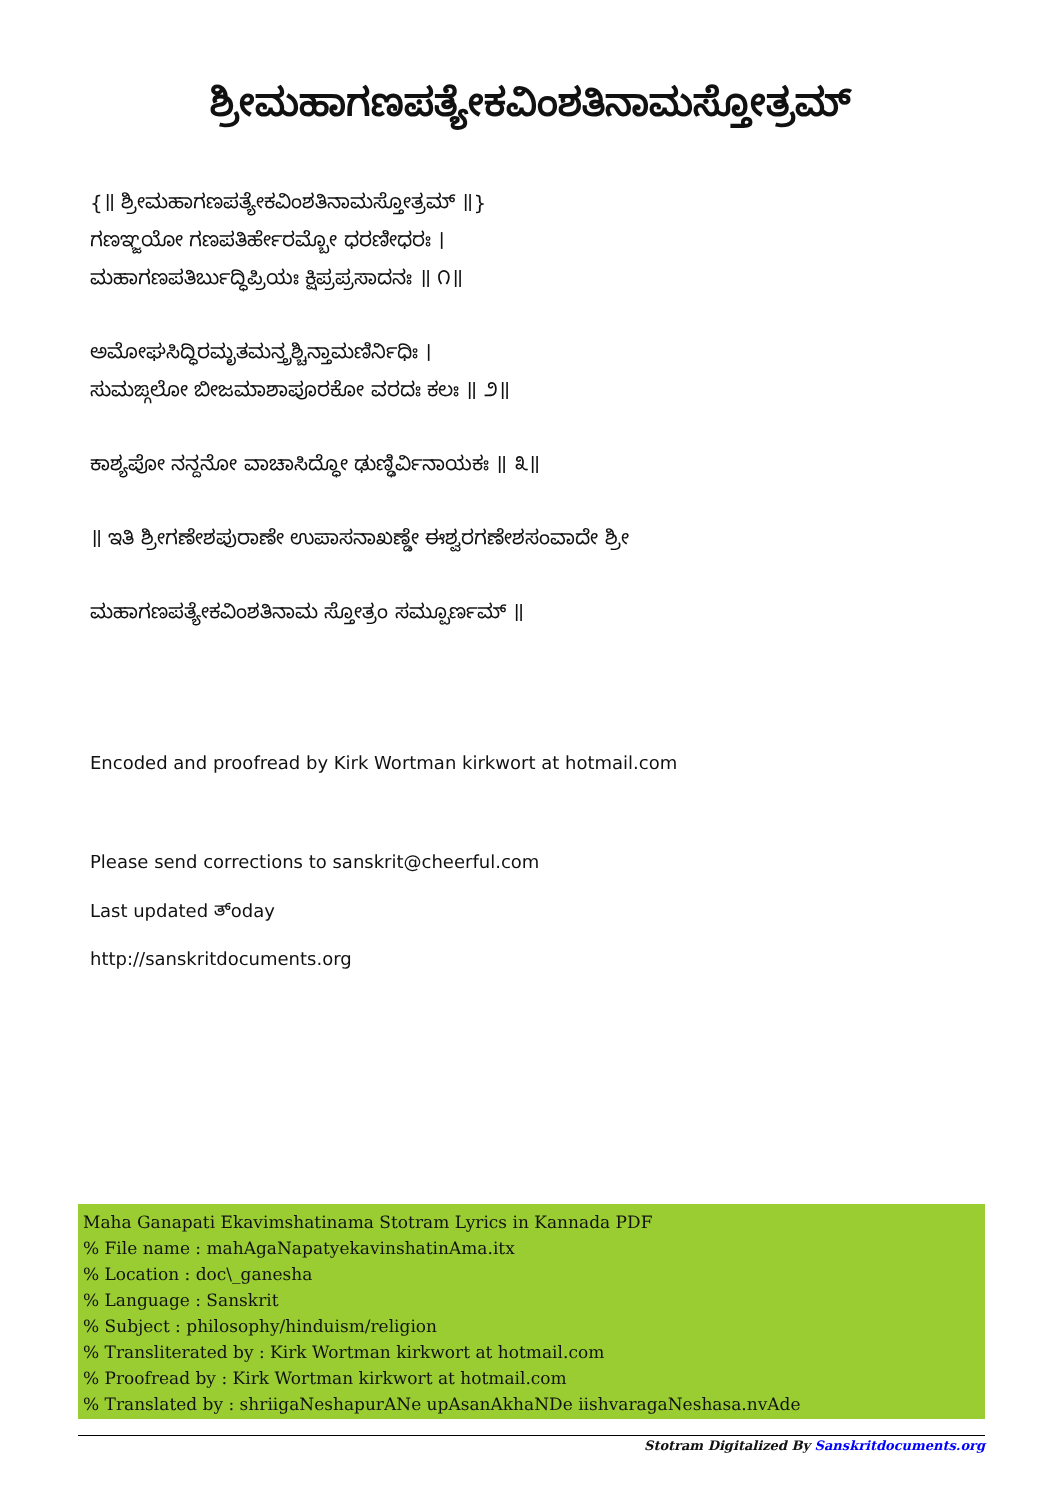ಶ್ರೀಮಹಾಗಣಪತ್ಯೇಕವಿಂಶತಿನಾಮಸ್ತೋತ್ರಮ್
{॥ ಶ್ರೀಮಹಾಗಣಪತ್ಯೇಕವಿಂಶತಿನಾಮಸ್ತೋತ್ರಮ್ ॥}
ಗಣಞ್ಜಯೋ ಗಣಪತಿರ್ಹೇರಮ್ಬೋ ಧರಣೀಧರಃ ।
ಮಹಾಗಣಪತಿರ್ಬುದ್ಧಿಪ್ರಿಯಃ ಕ್ಷಿಪ್ರಪ್ರಸಾದನಃ ॥ ೧॥
ಅಮೋಘಸಿದ್ಧಿರಮೃತಮನ್ತ್ರಶ್ಚಿನ್ತಾಮಣಿರ್ನಿಧಿಃ ।
ಸುಮಙ್ಗಲೋ ಬೀಜಮಾಶಾಪೂರಕೋ ವರದಃ ಕಲಃ ॥ ೨॥
ಕಾಶ್ಯಪೋ ನನ್ದನೋ ವಾಚಾಸಿದ್ಧೋ ಢುಣ್ಢಿರ್ವಿನಾಯಕಃ ॥ ೩॥
॥ ಇತಿ ಶ್ರೀಗಣೇಶಪುರಾಣೇ ಉಪಾಸನಾಖಣ್ಡೇ ಈಶ್ವರಗಣೇಶಸಂವಾದೇ ಶ್ರೀ
ಮಹಾಗಣಪತ್ಯೇಕವಿಂಶತಿನಾಮ ಸ್ತೋತ್ರಂ ಸಮ್ಪೂರ್ಣಮ್ ॥
Encoded and proofread by Kirk Wortman kirkwort at hotmail.com
Please send corrections to sanskrit@cheerful.com
Last updated ತ್oday
http://sanskritdocuments.org
Maha Ganapati Ekavimshatinama Stotram Lyrics in Kannada PDF
% File name : mahAgaNapatyekavinshatinAma.itx
% Location : doc\_ganesha
% Language : Sanskrit
% Subject : philosophy/hinduism/religion
% Transliterated by : Kirk Wortman kirkwort at hotmail.com
% Proofread by : Kirk Wortman kirkwort at hotmail.com
% Translated by : shriigaNeshapurANe upAsanAkhaNDe iishvaragaNeshasa.nvAde
Stotram Digitalized By Sanskritdocuments.org